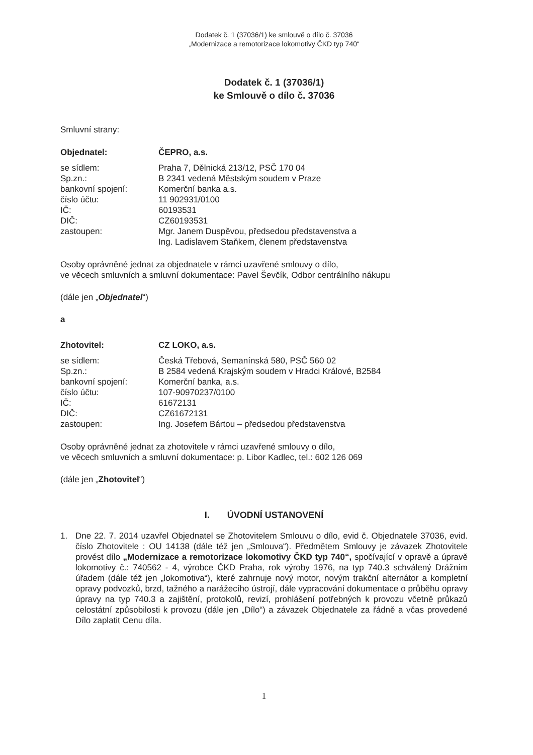Dodatek č. 1 (37036/1) ke smlouvě o dílo č. 37036
„Modernizace a remotorizace lokomotivy ČKD typ 740“
Dodatek č. 1 (37036/1)
ke Smlouvě o dílo č. 37036
Smluvní strany:
| Objednatel: | ČEPRO, a.s. |
| se sídlem: | Praha 7, Dělnická 213/12, PSČ 170 04 |
| Sp.zn.: | B 2341 vedená Městským soudem v Praze |
| bankovní spojení: | Komerční banka a.s. |
| číslo účtu: | 11 902931/0100 |
| IČ: | 60193531 |
| DIČ: | CZ60193531 |
| zastoupen: | Mgr. Janem Duspěvou, předsedou představenstva a Ing. Ladislavem Staňkem, členem představenstva |
Osoby oprávněné jednat za objednatele v rámci uzavřené smlouvy o dílo,
ve věcech smluvních a smluvní dokumentace: Pavel Ševčík, Odbor centrálního nákupu
(dále jen „Objednatel“)
a
| Zhotovitel: | CZ LOKO, a.s. |
| se sídlem: | Česká Třebová, Semanínská 580, PSČ 560 02 |
| Sp.zn.: | B 2584 vedená Krajským soudem v Hradci Králové, B2584 |
| bankovní spojení: | Komerční banka, a.s. |
| číslo účtu: | 107-90970237/0100 |
| IČ: | 61672131 |
| DIČ: | CZ61672131 |
| zastoupen: | Ing. Josefem Bártou – předsedou představenstva |
Osoby oprávněné jednat za zhotovitele v rámci uzavřené smlouvy o dílo,
ve věcech smluvních a smluvní dokumentace: p. Libor Kadlec, tel.: 602 126 069
(dále jen „Zhotovitel“)
I. ÚVODNÍ USTANOVENÍ
1. Dne 22. 7. 2014 uzavřel Objednatel se Zhotovitelem Smlouvu o dílo, evid č. Objednatele 37036, evid. číslo Zhotovitele : OU 14138 (dále též jen „Smlouva“). Předmětem Smlouvy je závazek Zhotovitele provést dílo „Modernizace a remotorizace lokomotivy ČKD typ 740“, spočívající v opravě a úpravě lokomotivy č.: 740562 - 4, výrobce ČKD Praha, rok výroby 1976, na typ 740.3 schválený Drážním úřadem (dále též jen „lokomotiva“), které zahrnuje nový motor, novým trakční alternátor a kompletní opravy podvozků, brzd, tažného a narážecího ústrojí, dále vypracování dokumentace o průběhu opravy úpravy na typ 740.3 a zajištění, protokolů, revizí, prohlášení potřebných k provozu včetně průkazů celostátní způsobilosti k provozu (dále jen „Dílo“) a závazek Objednatele za řádně a včas provedené Dílo zaplatit Cenu díla.
1